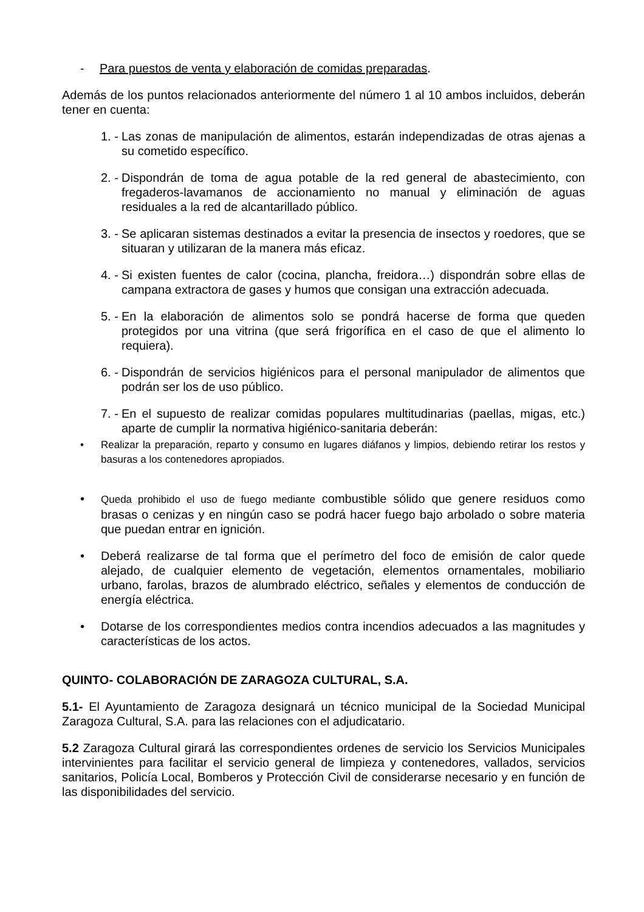- Para puestos de venta y elaboración de comidas preparadas.
Además de los puntos relacionados anteriormente del número 1 al 10 ambos incluidos, deberán tener en cuenta:
1. - Las zonas de manipulación de alimentos, estarán independizadas de otras ajenas a su cometido específico.
2. - Dispondrán de toma de agua potable de la red general de abastecimiento, con fregaderos-lavamanos de accionamiento no manual y eliminación de aguas residuales a la red de alcantarillado público.
3. - Se aplicaran sistemas destinados a evitar la presencia de insectos y roedores, que se situaran y utilizaran de la manera más eficaz.
4. - Si existen fuentes de calor (cocina, plancha, freidora…) dispondrán sobre ellas de campana extractora de gases y humos que consigan una extracción adecuada.
5. - En la elaboración de alimentos solo se pondrá hacerse de forma que queden protegidos por una vitrina (que será frigorífica en el caso de que el alimento lo requiera).
6. - Dispondrán de servicios higiénicos para el personal manipulador de alimentos que podrán ser los de uso público.
7. - En el supuesto de realizar comidas populares multitudinarias (paellas, migas, etc.) aparte de cumplir la normativa higiénico-sanitaria deberán:
• Realizar la preparación, reparto y consumo en lugares diáfanos y limpios, debiendo retirar los restos y basuras a los contenedores apropiados.
• Queda prohibido el uso de fuego mediante combustible sólido que genere residuos como brasas o cenizas y en ningún caso se podrá hacer fuego bajo arbolado o sobre materia que puedan entrar en ignición.
• Deberá realizarse de tal forma que el perímetro del foco de emisión de calor quede alejado, de cualquier elemento de vegetación, elementos ornamentales, mobiliario urbano, farolas, brazos de alumbrado eléctrico, señales y elementos de conducción de energía eléctrica.
• Dotarse de los correspondientes medios contra incendios adecuados a las magnitudes y características de los actos.
QUINTO- COLABORACIÓN DE ZARAGOZA CULTURAL, S.A.
5.1- El Ayuntamiento de Zaragoza designará un técnico municipal de la Sociedad Municipal Zaragoza Cultural, S.A. para las relaciones con el adjudicatario.
5.2 Zaragoza Cultural girará las correspondientes ordenes de servicio los Servicios Municipales intervinientes para facilitar el servicio general de limpieza y contenedores, vallados, servicios sanitarios, Policía Local, Bomberos y Protección Civil de considerarse necesario y en función de las disponibilidades del servicio.